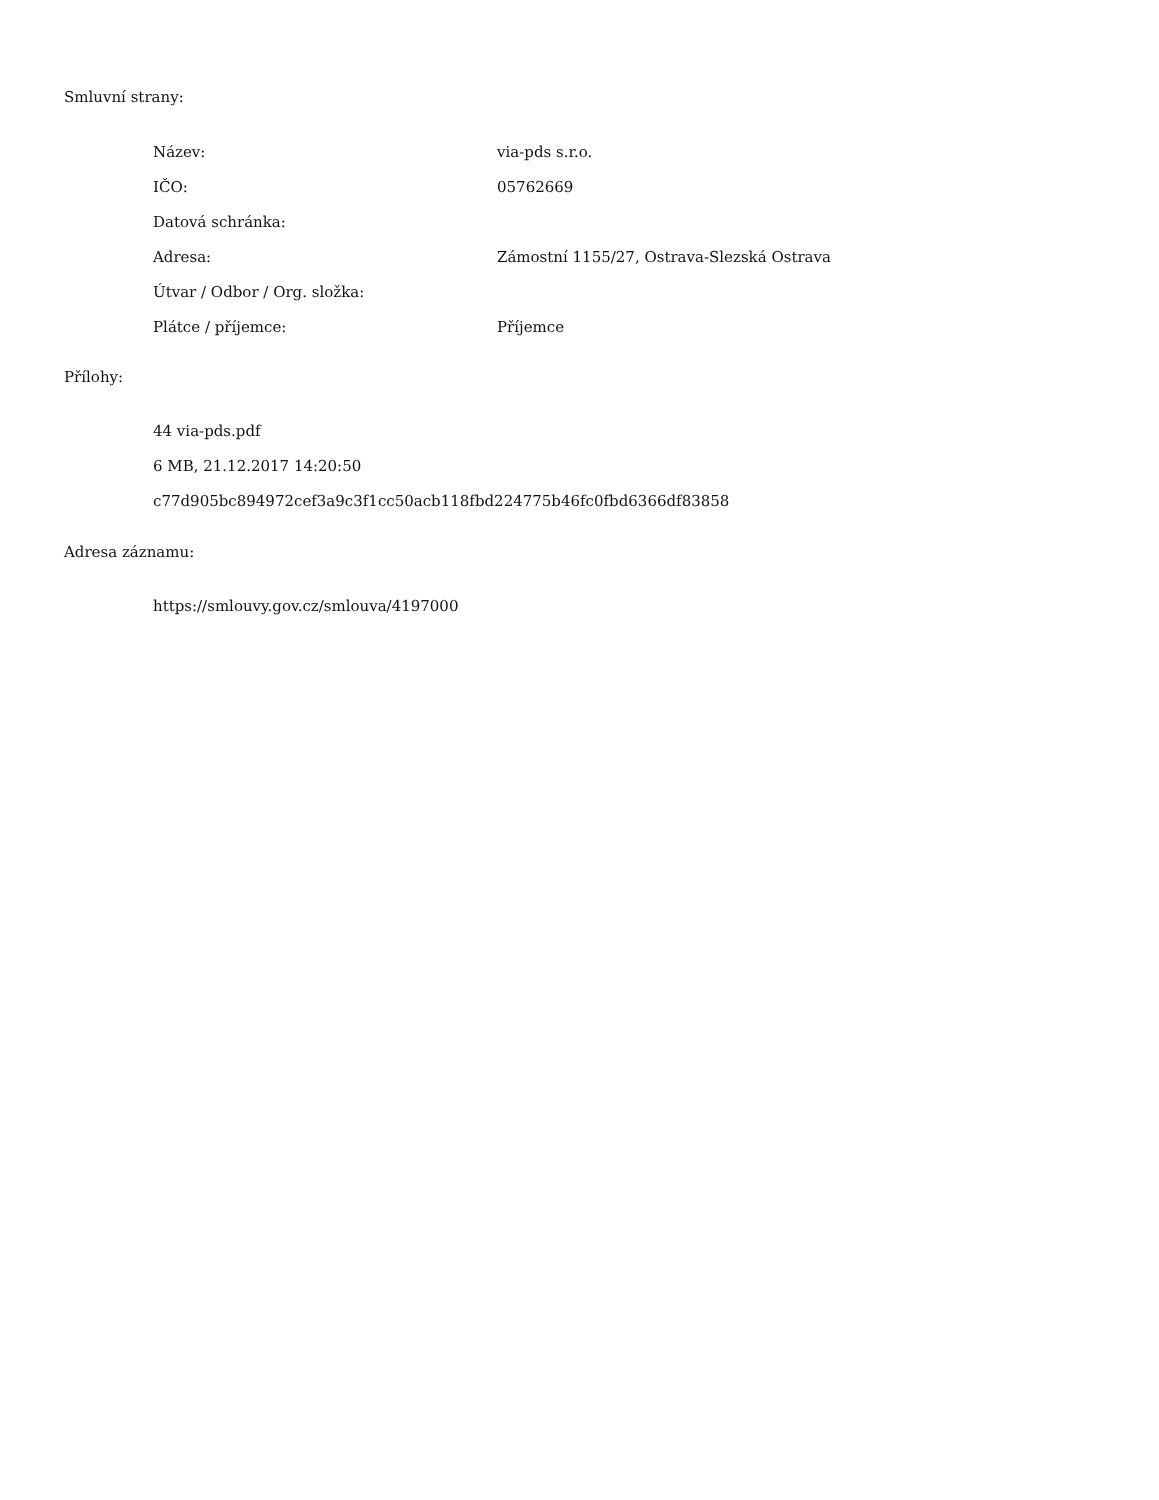Smluvní strany:
| Název: | via-pds s.r.o. |
| IČO: | 05762669 |
| Datová schránka: | |
| Adresa: | Zámostní 1155/27, Ostrava-Slezská Ostrava |
| Útvar / Odbor / Org. složka: | |
| Plátce / příjemce: | Příjemce |
Přílohy:
44 via-pds.pdf
6 MB, 21.12.2017 14:20:50
c77d905bc894972cef3a9c3f1cc50acb118fbd224775b46fc0fbd6366df83858
Adresa záznamu:
https://smlouvy.gov.cz/smlouva/4197000